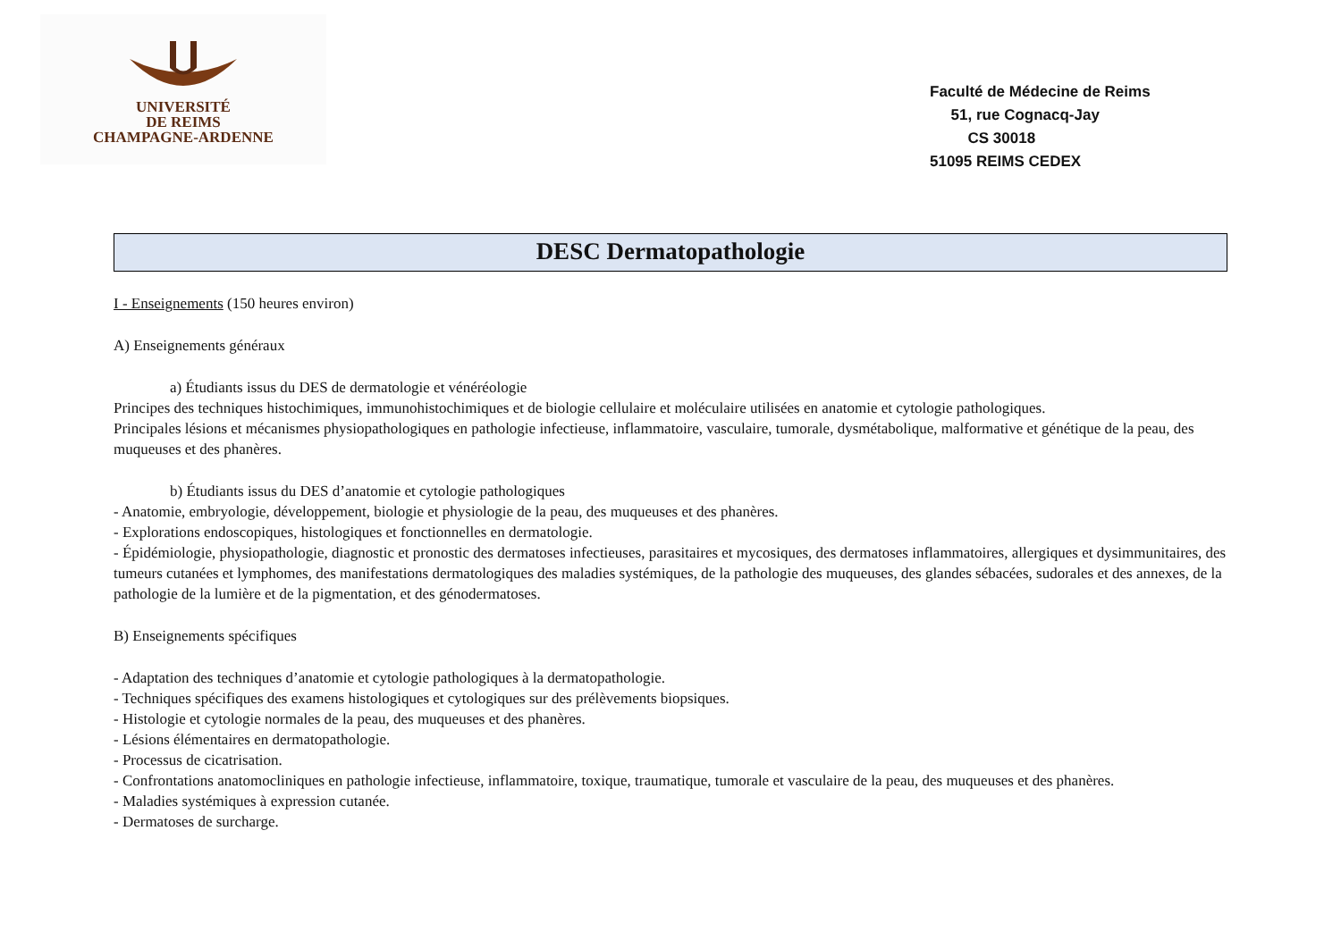UNIVERSITÉ
DE REIMS
CHAMPAGNE-ARDENNE
Faculté de Médecine de Reims
51, rue Cognacq-Jay
CS 30018
51095 REIMS CEDEX
DESC Dermatopathologie
I - Enseignements (150 heures environ)
A) Enseignements généraux
a) Étudiants issus du DES de dermatologie et vénéréologie
Principes des techniques histochimiques, immunohistochimiques et de biologie cellulaire et moléculaire utilisées en anatomie et cytologie pathologiques.
Principales lésions et mécanismes physiopathologiques en pathologie infectieuse, inflammatoire, vasculaire, tumorale, dysmétabolique, malformative et génétique de la peau, des muqueuses et des phanères.
b) Étudiants issus du DES d’anatomie et cytologie pathologiques
- Anatomie, embryologie, développement, biologie et physiologie de la peau, des muqueuses et des phanères.
- Explorations endoscopiques, histologiques et fonctionnelles en dermatologie.
- Épidémiologie, physiopathologie, diagnostic et pronostic des dermatoses infectieuses, parasitaires et mycosiques, des dermatoses inflammatoires, allergiques et dysimmunitaires, des tumeurs cutanées et lymphomes, des manifestations dermatologiques des maladies systémiques, de la pathologie des muqueuses, des glandes sébacées, sudorales et des annexes, de la pathologie de la lumière et de la pigmentation, et des génodermatoses.
B) Enseignements spécifiques
- Adaptation des techniques d’anatomie et cytologie pathologiques à la dermatopathologie.
- Techniques spécifiques des examens histologiques et cytologiques sur des prélèvements biopsiques.
- Histologie et cytologie normales de la peau, des muqueuses et des phanères.
- Lésions élémentaires en dermatopathologie.
- Processus de cicatrisation.
- Confrontations anatomocliniques en pathologie infectieuse, inflammatoire, toxique, traumatique, tumorale et vasculaire de la peau, des muqueuses et des phanères.
- Maladies systémiques à expression cutanée.
- Dermatoses de surcharge.